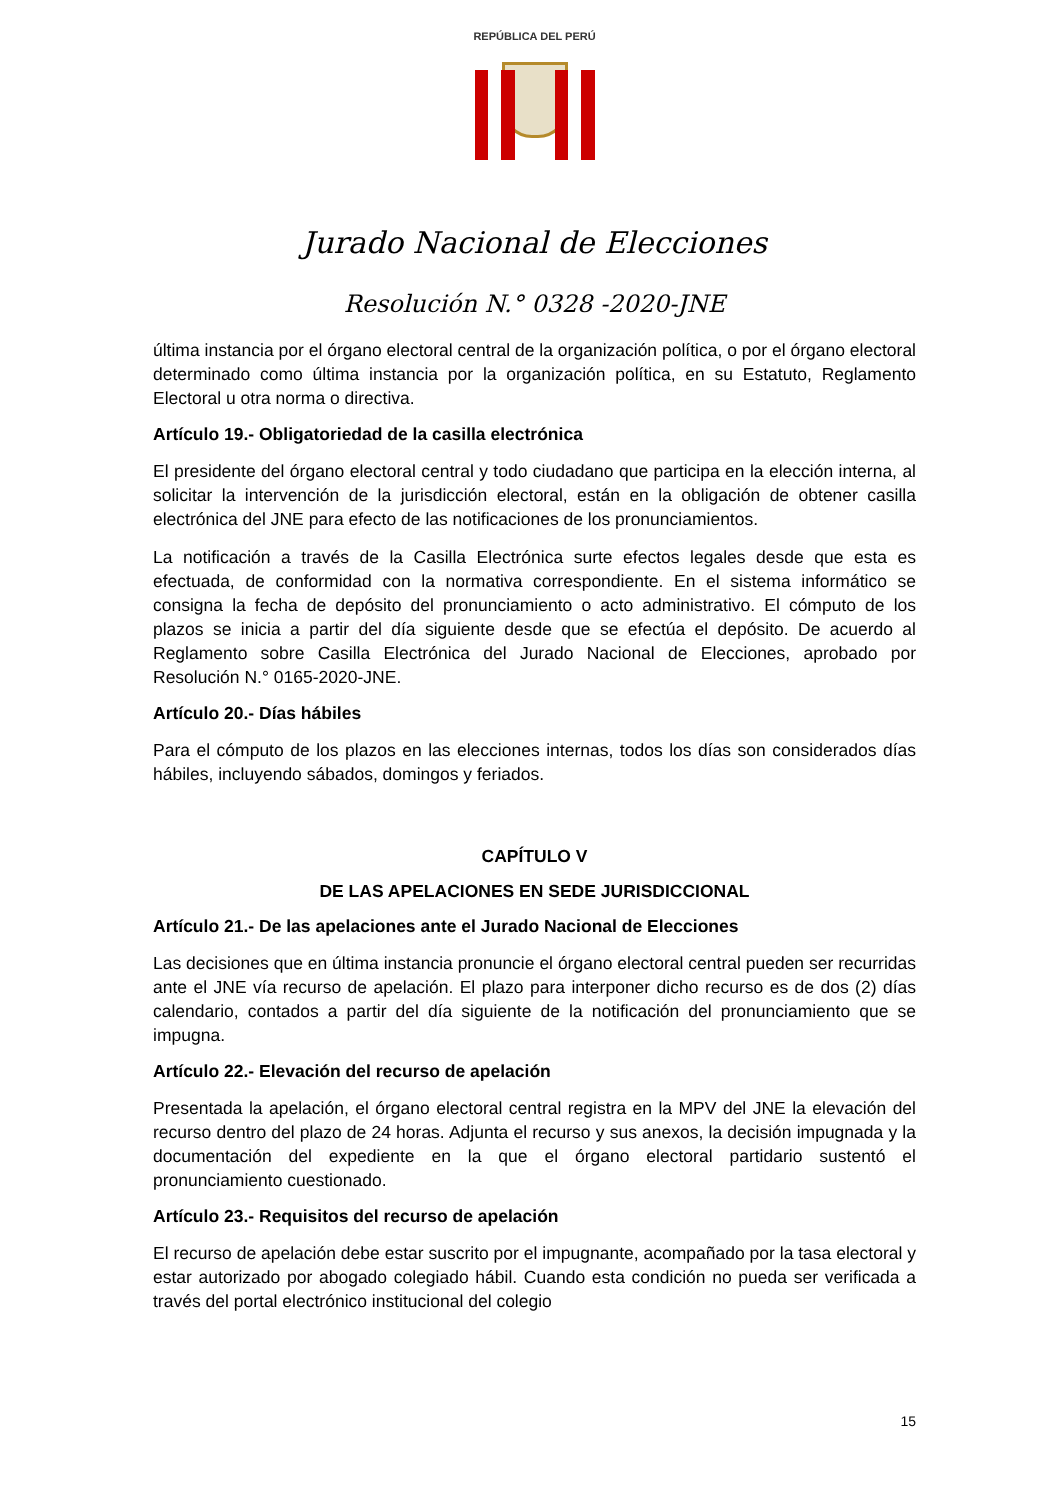REPÚBLICA DEL PERÚ
Jurado Nacional de Elecciones
Resolución N.° 0328 -2020-JNE
última instancia por el órgano electoral central de la organización política, o por el órgano electoral determinado como última instancia por la organización política, en su Estatuto, Reglamento Electoral u otra norma o directiva.
Artículo 19.- Obligatoriedad de la casilla electrónica
El presidente del órgano electoral central y todo ciudadano que participa en la elección interna, al solicitar la intervención de la jurisdicción electoral, están en la obligación de obtener casilla electrónica del JNE para efecto de las notificaciones de los pronunciamientos.
La notificación a través de la Casilla Electrónica surte efectos legales desde que esta es efectuada, de conformidad con la normativa correspondiente. En el sistema informático se consigna la fecha de depósito del pronunciamiento o acto administrativo. El cómputo de los plazos se inicia a partir del día siguiente desde que se efectúa el depósito. De acuerdo al Reglamento sobre Casilla Electrónica del Jurado Nacional de Elecciones, aprobado por Resolución N.° 0165-2020-JNE.
Artículo 20.- Días hábiles
Para el cómputo de los plazos en las elecciones internas, todos los días son considerados días hábiles, incluyendo sábados, domingos y feriados.
CAPÍTULO V
DE LAS APELACIONES EN SEDE JURISDICCIONAL
Artículo 21.- De las apelaciones ante el Jurado Nacional de Elecciones
Las decisiones que en última instancia pronuncie el órgano electoral central pueden ser recurridas ante el JNE vía recurso de apelación. El plazo para interponer dicho recurso es de dos (2) días calendario, contados a partir del día siguiente de la notificación del pronunciamiento que se impugna.
Artículo 22.- Elevación del recurso de apelación
Presentada la apelación, el órgano electoral central registra en la MPV del JNE la elevación del recurso dentro del plazo de 24 horas. Adjunta el recurso y sus anexos, la decisión impugnada y la documentación del expediente en la que el órgano electoral partidario sustentó el pronunciamiento cuestionado.
Artículo 23.- Requisitos del recurso de apelación
El recurso de apelación debe estar suscrito por el impugnante, acompañado por la tasa electoral y estar autorizado por abogado colegiado hábil. Cuando esta condición no pueda ser verificada a través del portal electrónico institucional del colegio
15